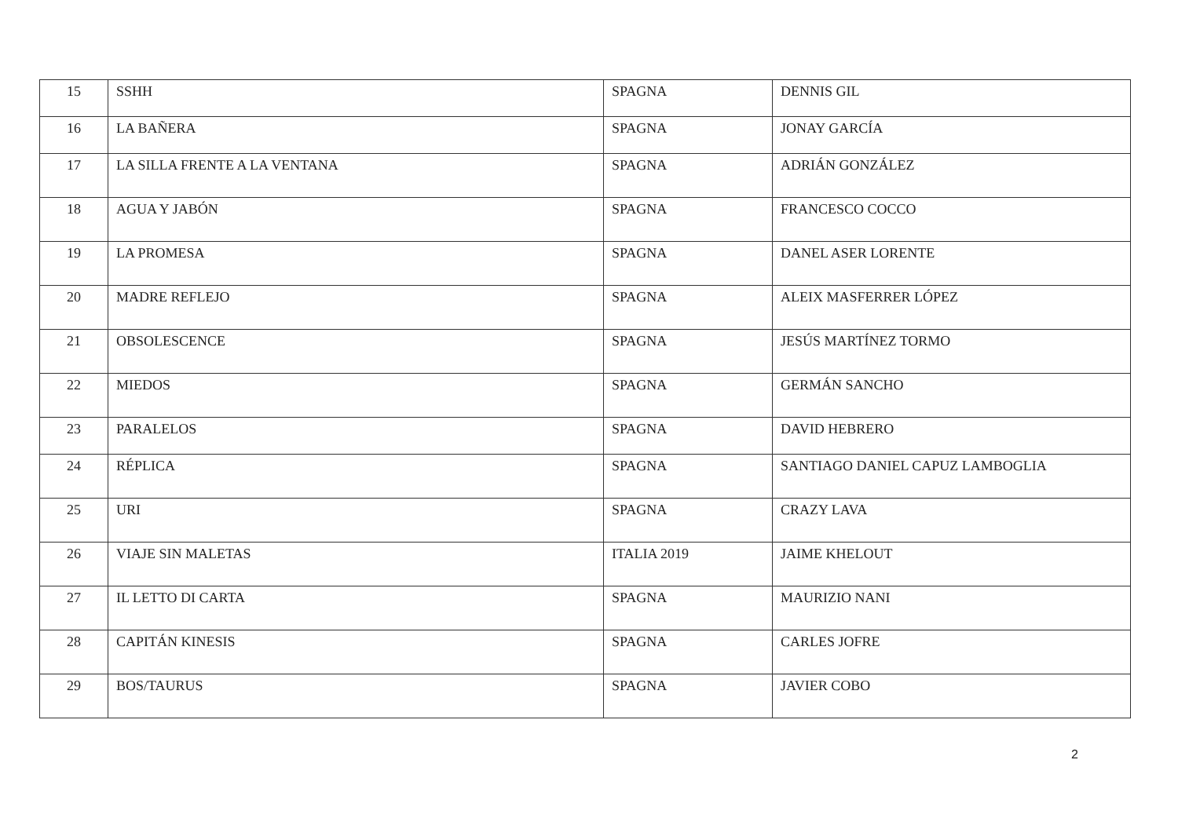| 15 | SSHH | SPAGNA | DENNIS GIL |
| 16 | LA BAÑERA | SPAGNA | JONAY GARCÍA |
| 17 | LA SILLA FRENTE A LA VENTANA | SPAGNA | ADRIÁN GONZÁLEZ |
| 18 | AGUA Y JABÓN | SPAGNA | FRANCESCO COCCO |
| 19 | LA PROMESA | SPAGNA | DANEL ASER LORENTE |
| 20 | MADRE REFLEJO | SPAGNA | ALEIX MASFERRER LÓPEZ |
| 21 | OBSOLESCENCE | SPAGNA | JESÚS MARTÍNEZ TORMO |
| 22 | MIEDOS | SPAGNA | GERMÁN SANCHO |
| 23 | PARALELOS | SPAGNA | DAVID HEBRERO |
| 24 | RÉPLICA | SPAGNA | SANTIAGO DANIEL CAPUZ LAMBOGLIA |
| 25 | URI | SPAGNA | CRAZY LAVA |
| 26 | VIAJE SIN MALETAS | ITALIA 2019 | JAIME KHELOUT |
| 27 | IL LETTO DI CARTA | SPAGNA | MAURIZIO NANI |
| 28 | CAPITÁN KINESIS | SPAGNA | CARLES JOFRE |
| 29 | BOS/TAURUS | SPAGNA | JAVIER COBO |
2